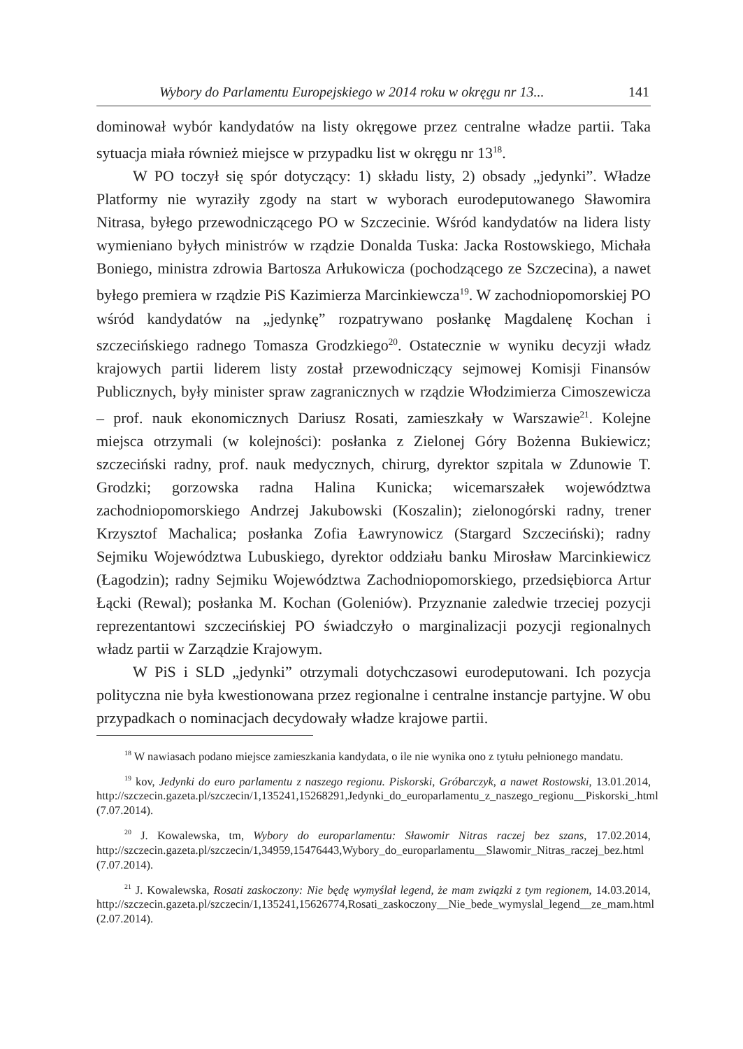Wybory do Parlamentu Europejskiego w 2014 roku w okręgu nr 13... 141
dominował wybór kandydatów na listy okręgowe przez centralne władze partii. Taka sytuacja miała również miejsce w przypadku list w okręgu nr 13<sup>18</sup>.
W PO toczył się spór dotyczący: 1) składu listy, 2) obsady „jedynki”. Władze Platformy nie wyraziły zgody na start w wyborach eurodeputowanego Sławomira Nitrasa, byłego przewodniczącego PO w Szczecinie. Wśród kandydatów na lidera listy wymieniano byłych ministrów w rządzie Donalda Tuska: Jacka Rostowskiego, Michała Boniego, ministra zdrowia Bartosza Arłukowicza (pochodzącego ze Szczecina), a nawet byłego premiera w rządzie PiS Kazimierza Marcinkiewcza<sup>19</sup>. W zachodniopomorskiej PO wśród kandydatów na „jedynkę” rozpatrywano posłankę Magdalenę Kochan i szczecińskiego radnego Tomasza Grodzkiego<sup>20</sup>. Ostatecznie w wyniku decyzji władz krajowych partii liderem listy został przewodniczący sejmowej Komisji Finansów Publicznych, były minister spraw zagranicznych w rządzie Włodzimierza Cimoszewicza – prof. nauk ekonomicznych Dariusz Rosati, zamieszkały w Warszawie<sup>21</sup>. Kolejne miejsca otrzymali (w kolejności): posłanka z Zielonej Góry Bożenna Bukiewicz; szczeciński radny, prof. nauk medycznych, chirurg, dyrektor szpitala w Zdunowie T. Grodzki; gorzowska radna Halina Kunicka; wicemarszałek województwa zachodniopomorskiego Andrzej Jakubowski (Koszalin); zielonogórski radny, trener Krzysztof Machalica; posłanka Zofia Ławrynowicz (Stargard Szczeciński); radny Sejmiku Województwa Lubuskiego, dyrektor oddziału banku Mirosław Marcinkiewicz (Łagodzin); radny Sejmiku Województwa Zachodniopomorskiego, przedsiębiorca Artur Łącki (Rewal); posłanka M. Kochan (Goleniów). Przyznanie zaledwie trzeciej pozycji reprezentantowi szczecińskiej PO świadczyło o marginalizacji pozycji regionalnych władz partii w Zarządzie Krajowym.
W PiS i SLD „jedynki” otrzymali dotychczasowi eurodeputowani. Ich pozycja polityczna nie była kwestionowana przez regionalne i centralne instancje partyjne. W obu przypadkach o nominacjach decydowały władze krajowe partii.
<sup>18</sup> W nawiasach podano miejsce zamieszkania kandydata, o ile nie wynika ono z tytułu pełnionego mandatu.
<sup>19</sup> kov, Jedynki do euro parlamentu z naszego regionu. Piskorski, Gróbarczyk, a nawet Rostowski, 13.01.2014, http://szczecin.gazeta.pl/szczecin/1,135241,15268291,Jedynki_do_europarlamentu_z_naszego_regionu__Piskorski_.html (7.07.2014).
<sup>20</sup> J. Kowalewska, tm, Wybory do europarlamentu: Sławomir Nitras raczej bez szans, 17.02.2014, http://szczecin.gazeta.pl/szczecin/1,34959,15476443,Wybory_do_europarlamentu__Slawomir_Nitras_raczej_bez.html (7.07.2014).
<sup>21</sup> J. Kowalewska, Rosati zaskoczony: Nie będę wymyślał legend, że mam związki z tym regionem, 14.03.2014, http://szczecin.gazeta.pl/szczecin/1,135241,15626774,Rosati_zaskoczony__Nie_bede_wymyslal_legend__ze_mam.html (2.07.2014).